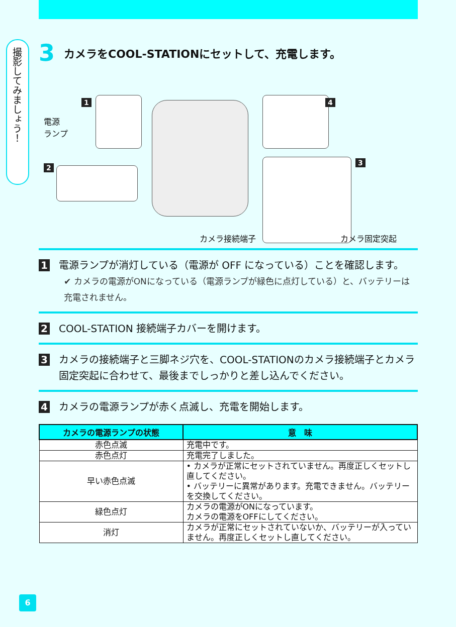撮影してみましょう！
3 カメラをCOOL-STATIONにセットして、充電します。
1
電源
ランプ
2
4
3
カメラ接続端子 カメラ固定突起
1
電源ランプが消灯している（電源が OFF になっている）ことを確認します。
✔ カメラの電源がONになっている（電源ランプが緑色に点灯している）と、バッテリーは充電されません。
2
COOL-STATION 接続端子カバーを開けます。
3
カメラの接続端子と三脚ネジ穴を、COOL-STATIONのカメラ接続端子とカメラ固定突起に合わせて、最後までしっかりと差し込んでください。
4
カメラの電源ランプが赤く点滅し、充電を開始します。
| カメラの電源ランプの状態 | 意 味 |
| --- | --- |
| 赤色点滅 | 充電中です。 |
| 赤色点灯 | 充電完了しました。 |
| 早い赤色点滅 | • カメラが正常にセットされていません。再度正しくセットし直してください。 • バッテリーに異常があります。充電できません。バッテリーを交換してください。 |
| 緑色点灯 | カメラの電源がONになっています。 カメラの電源をOFFにしてください。 |
| 消灯 | カメラが正常にセットされていないか、バッテリーが入っていません。再度正しくセットし直してください。 |
6